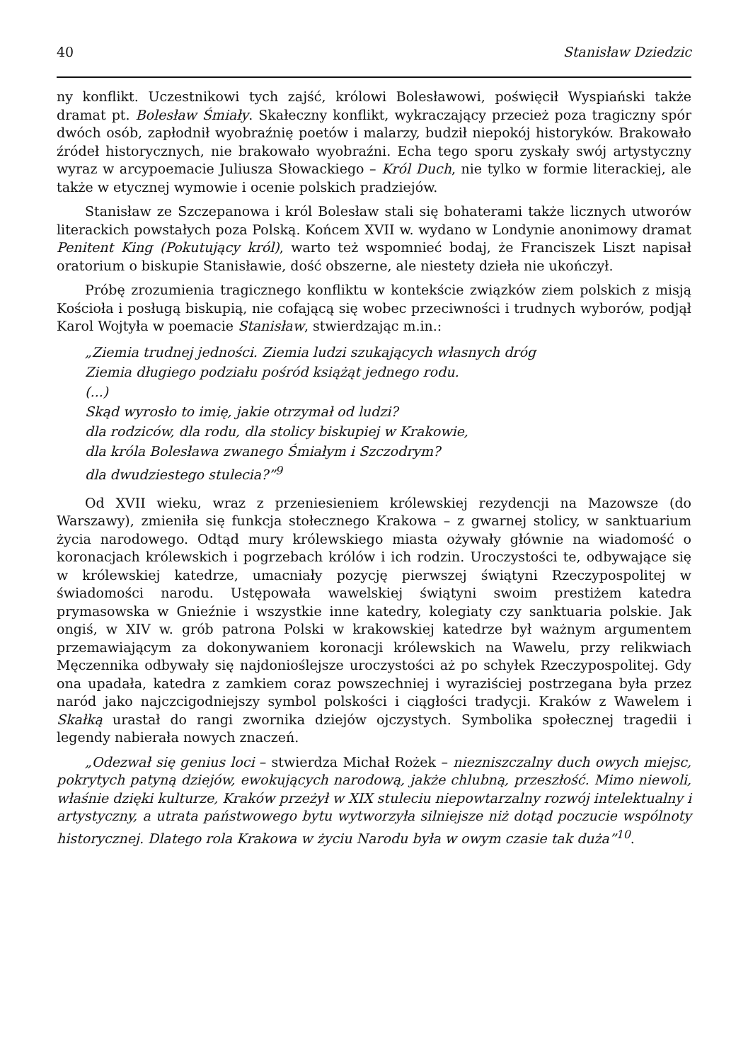40 Stanisław Dziedzic
ny konflikt. Uczestnikowi tych zajść, królowi Bolesławowi, poświęcił Wyspiański także dramat pt. Bolesław Śmiały. Skałeczny konflikt, wykraczający przecież poza tragiczny spór dwóch osób, zapłodnił wyobraźnię poetów i malarzy, budził niepokój historyków. Brakowało źródeł historycznych, nie brakowało wyobraźni. Echa tego sporu zyskały swój artystyczny wyraz w arcypoemacie Juliusza Słowackiego – Król Duch, nie tylko w formie literackiej, ale także w etycznej wymowie i ocenie polskich pradziejów.
Stanisław ze Szczepanowa i król Bolesław stali się bohaterami także licznych utworów literackich powstałych poza Polską. Końcem XVII w. wydano w Londynie anonimowy dramat Penitent King (Pokutujący król), warto też wspomnieć bodaj, że Franciszek Liszt napisał oratorium o biskupie Stanisławie, dość obszerne, ale niestety dzieła nie ukończył.
Próbę zrozumienia tragicznego konfliktu w kontekście związków ziem polskich z misją Kościoła i posługą biskupią, nie cofającą się wobec przeciwności i trudnych wyborów, podjął Karol Wojtyła w poemacie Stanisław, stwierdzając m.in.:
„Ziemia trudnej jedności. Ziemia ludzi szukających własnych dróg
Ziemia długiego podziału pośród książąt jednego rodu.
(...)
Skąd wyrosło to imię, jakie otrzymał od ludzi?
dla rodziców, dla rodu, dla stolicy biskupiej w Krakowie,
dla króla Bolesława zwanego Śmiałym i Szczodrym?
dla dwudziestego stulecia?”<sup>9</sup>
Od XVII wieku, wraz z przeniesieniem królewskiej rezydencji na Mazowsze (do Warszawy), zmieniła się funkcja stołecznego Krakowa – z gwarnej stolicy, w sanktuarium życia narodowego. Odtąd mury królewskiego miasta ożywały głównie na wiadomość o koronacjach królewskich i pogrzebach królów i ich rodzin. Uroczystości te, odbywające się w królewskiej katedrze, umacniały pozycję pierwszej świątyni Rzeczypospolitej w świadomości narodu. Ustępowała wawelskiej świątyni swoim prestiżem katedra prymasowska w Gnieźnie i wszystkie inne katedry, kolegiaty czy sanktuaria polskie. Jak ongiś, w XIV w. grób patrona Polski w krakowskiej katedrze był ważnym argumentem przemawiającym za dokonywaniem koronacji królewskich na Wawelu, przy relikwiach Męczennika odbywały się najdonioślejsze uroczystości aż po schyłek Rzeczypospolitej. Gdy ona upadała, katedra z zamkiem coraz powszechniej i wyraziściej postrzegana była przez naród jako najczcigodniejszy symbol polskości i ciągłości tradycji. Kraków z Wawelem i Skałką urastał do rangi zwornika dziejów ojczystych. Symbolika społecznej tragedii i legendy nabierała nowych znaczeń.
„Odezwał się genius loci – stwierdza Michał Rożek – niezniszczalny duch owych miejsc, pokrytych patyną dziejów, ewokujących narodową, jakże chlubną, przeszłość. Mimo niewoli, właśnie dzięki kulturze, Kraków przeżył w XIX stuleciu niepowtarzalny rozwój intelektualny i artystyczny, a utrata państwowego bytu wytworzyła silniejsze niż dotąd poczucie wspólnoty historycznej. Dlatego rola Krakowa w życiu Narodu była w owym czasie tak duża”<sup>10</sup>.